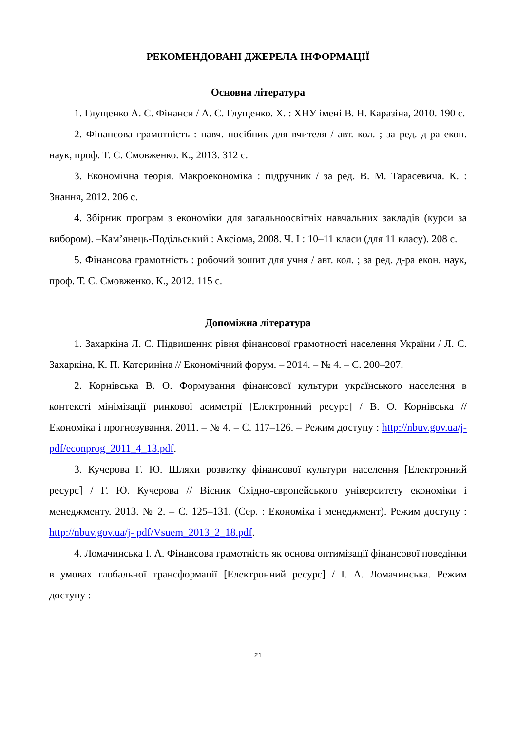РЕКОМЕНДОВАНІ ДЖЕРЕЛА ІНФОРМАЦІЇ
Основна література
1. Глущенко А. С. Фінанси / А. С. Глущенко. Х. : ХНУ імені В. Н. Каразіна, 2010. 190 с.
2. Фінансова грамотність : навч. посібник для вчителя / авт. кол. ; за ред. д-ра екон. наук, проф. Т. С. Смовженко. К., 2013. 312 с.
3. Економічна теорія. Макроекономіка : підручник / за ред. В. М. Тарасевича. К. : Знання, 2012. 206 с.
4. Збірник програм з економіки для загальноосвітніх навчальних закладів (курси за вибором). –Кам’янець-Подільський : Аксіома, 2008. Ч. I : 10–11 класи (для 11 класу). 208 с.
5. Фінансова грамотність : робочий зошит для учня / авт. кол. ; за ред. д-ра екон. наук, проф. Т. С. Смовженко. К., 2012. 115 с.
Допоміжна література
1. Захаркіна Л. С. Підвищення рівня фінансової грамотності населення України / Л. С. Захаркіна, К. П. Катериніна // Економічний форум. – 2014. – № 4. – С. 200–207.
2. Корнівська В. О. Формування фінансової культури українського населення в контексті мінімізації ринкової асиметрії [Електронний ресурс] / В. О. Корнівська // Економіка і прогнозування. 2011. – № 4. – С. 117–126. – Режим доступу : http://nbuv.gov.ua/j- pdf/econprog_2011_4_13.pdf.
3. Кучерова Г. Ю. Шляхи розвитку фінансової культури населення [Електронний ресурс] / Г. Ю. Кучерова // Вісник Східно-європейського університету економіки і менеджменту. 2013. № 2. – С. 125–131. (Сер. : Економіка і менеджмент). Режим доступу : http://nbuv.gov.ua/j- pdf/Vsuem_2013_2_18.pdf.
4. Ломачинська І. А. Фінансова грамотність як основа оптимізації фінансової поведінки в умовах глобальної трансформації [Електронний ресурс] / І. А. Ломачинська. Режим доступу :
21